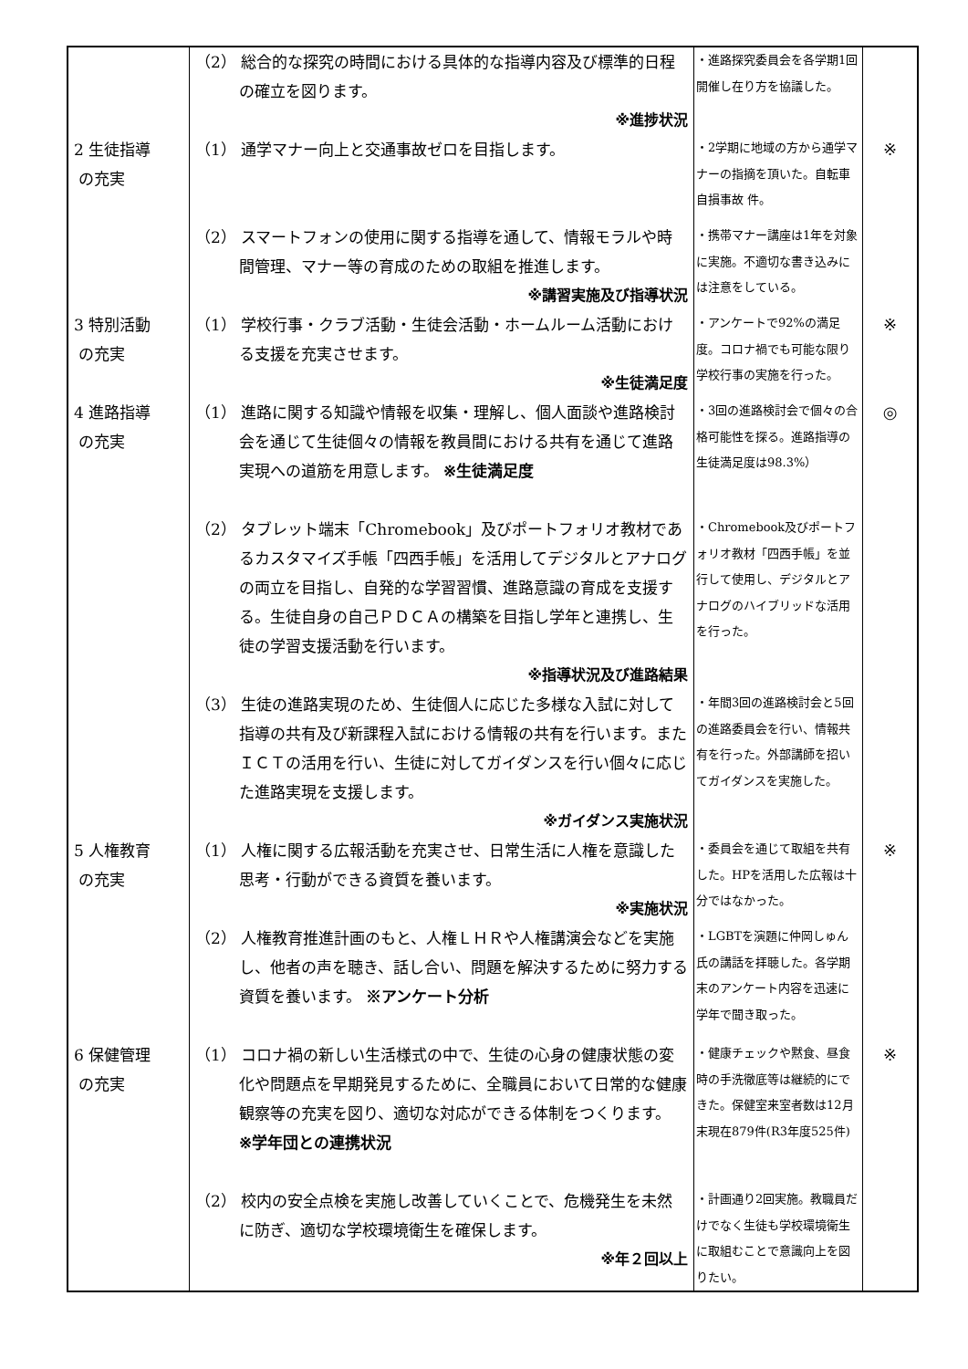| | （2） 総合的な探究の時間における具体的な指導内容及び標準的日程の確立を図ります。 ※進捗状況 | ・進路探究委員会を各学期1回開催し在り方を協議した。 | |
| 2 生徒指導 の充実 | （1） 通学マナー向上と交通事故ゼロを目指します。 | ・2学期に地域の方から通学マナーの指摘を頂いた。自転車自損事故 件。 | ※ |
| | （2） スマートフォンの使用に関する指導を通して、情報モラルや時間管理、マナー等の育成のための取組を推進します。 ※講習実施及び指導状況 | ・携帯マナー講座は1年を対象に実施。不適切な書き込みには注意をしている。 | |
| 3 特別活動 の充実 | （1） 学校行事・クラブ活動・生徒会活動・ホームルーム活動における支援を充実させます。 ※生徒満足度 | ・アンケートで92%の満足度。コロナ禍でも可能な限り学校行事の実施を行った。 | ※ |
| 4 進路指導 の充実 | （1） 進路に関する知識や情報を収集・理解し、個人面談や進路検討会を通じて生徒個々の情報を教員間における共有を通じて進路実現への道筋を用意します。 ※生徒満足度 | ・3回の進路検討会で個々の合格可能性を探る。進路指導の生徒満足度は98.3%） | ◎ |
| | （2） タブレット端末「Chromebook」及びポートフォリオ教材であるカスタマイズ手帳「四西手帳」を活用してデジタルとアナログの両立を目指し、自発的な学習習慣、進路意識の育成を支援する。生徒自身の自己ＰＤＣＡの構築を目指し学年と連携し、生徒の学習支援活動を行います。 ※指導状況及び進路結果 | ・Chromebook及びポートフォリオ教材「四西手帳」を並行して使用し、デジタルとアナログのハイブリッドな活用を行った。 | |
| | （3） 生徒の進路実現のため、生徒個人に応じた多様な入試に対して指導の共有及び新課程入試における情報の共有を行います。またＩＣＴの活用を行い、生徒に対してガイダンスを行い個々に応じた進路実現を支援します。 ※ガイダンス実施状況 | ・年間3回の進路検討会と5回の進路委員会を行い、情報共有を行った。外部講師を招いてガイダンスを実施した。 | |
| 5 人権教育 の充実 | （1） 人権に関する広報活動を充実させ、日常生活に人権を意識した思考・行動ができる資質を養います。 ※実施状況 | ・委員会を通じて取組を共有した。HPを活用した広報は十分ではなかった。 | ※ |
| | （2） 人権教育推進計画のもと、人権ＬＨＲや人権講演会などを実施し、他者の声を聴き、話し合い、問題を解決するために努力する資質を養います。 ※アンケート分析 | ・LGBTを演題に仲岡しゅん氏の講話を拝聴した。各学期末のアンケート内容を迅速に学年で聞き取った。 | |
| 6 保健管理 の充実 | （1） コロナ禍の新しい生活様式の中で、生徒の心身の健康状態の変化や問題点を早期発見するために、全職員において日常的な健康観察等の充実を図り、適切な対応ができる体制をつくります。 ※学年団との連携状況 | ・健康チェックや黙食、昼食時の手洗徹底等は継続的にできた。保健室来室者数は12月末現在879件(R3年度525件) | ※ |
| | （2） 校内の安全点検を実施し改善していくことで、危機発生を未然に防ぎ、適切な学校環境衛生を確保します。 ※年２回以上 | ・計画通り2回実施。教職員だけでなく生徒も学校環境衛生に取組むことで意識向上を図りたい。 | |